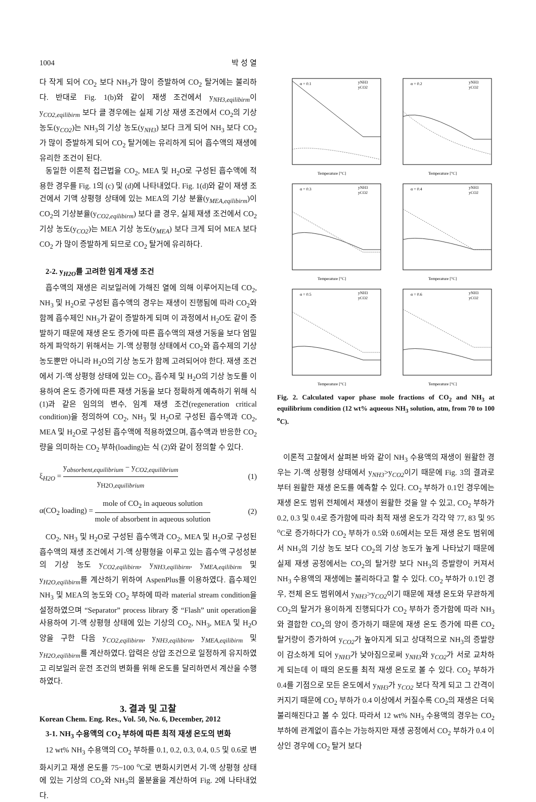1004 박 성 열
다 작게 되어 CO<sub>2</sub> 보다 NH<sub>3</sub>가 많이 증발하여 CO<sub>2</sub> 탈거에는 불리하다. 반대로 Fig. 1(b)와 같이 재생 조건에서 y<sub>NH3,eqilibirm</sub>이 y<sub>CO2,eqilibirm</sub> 보다 클 경우에는 실제 기상 재생 조건에서 CO<sub>2</sub>의 기상 농도(y<sub>CO2</sub>)는 NH<sub>3</sub>의 기상 농도(y<sub>NH3</sub>) 보다 크게 되어 NH<sub>3</sub> 보다 CO<sub>2</sub> 가 많이 증발하게 되어 CO<sub>2</sub> 탈거에는 유리하게 되어 흡수액의 재생에 유리한 조건이 된다.
동일한 이론적 접근법을 CO<sub>2</sub>, MEA 및 H<sub>2</sub>O로 구성된 흡수액에 적용한 경우를 Fig. 1의 (c) 및 (d)에 나타내었다. Fig. 1(d)와 같이 재생 조건에서 기액 상평형 상태에 있는 MEA의 기상 분율(y<sub>MEA,eqilibirm</sub>)이 CO<sub>2</sub>의 기상분율(y<sub>CO2,eqilibirm</sub>) 보다 클 경우, 실제 재생 조건에서 CO<sub>2</sub> 기상 농도(y<sub>CO2</sub>)는 MEA 기상 농도(y<sub>MEA</sub>) 보다 크게 되어 MEA 보다 CO<sub>2</sub> 가 많이 증발하게 되므로 CO<sub>2</sub> 탈거에 유리하다.
2-2. y<sub>H2O</sub>를 고려한 임계 재생 조건
흡수액의 재생은 리보일러에 가해진 열에 의해 이루어지는데 CO<sub>2</sub>, NH<sub>3</sub> 및 H<sub>2</sub>O로 구성된 흡수액의 경우는 재생이 진행됨에 따라 CO<sub>2</sub>와 함께 흡수제인 NH<sub>3</sub>가 같이 증발하게 되며 이 과정에서 H<sub>2</sub>O도 같이 증발하기 때문에 재생 온도 증가에 따른 흡수액의 재생 거동을 보다 엄밀하게 파악하기 위해서는 기-액 상평형 상태에서 CO<sub>2</sub>와 흡수제의 기상 농도뿐만 아니라 H<sub>2</sub>O의 기상 농도가 함께 고려되어야 한다. 재생 조건에서 기-액 상평형 상태에 있는 CO<sub>2</sub>, 흡수제 및 H<sub>2</sub>O의 기상 농도를 이용하여 온도 증가에 따른 재생 거동을 보다 정확하게 예측하기 위해 식 (1)과 같은 임의의 변수, 임계 재생 조건(regeneration critical condition)을 정의하여 CO<sub>2</sub>, NH<sub>3</sub> 및 H<sub>2</sub>O로 구성된 흡수액과 CO<sub>2</sub>, MEA 및 H<sub>2</sub>O로 구성된 흡수액에 적용하였으며, 흡수액과 반응한 CO<sub>2</sub> 량을 의미하는 CO<sub>2</sub> 부하(loading)는 식 (2)와 같이 정의할 수 있다.
ξ<sub>H2O</sub> = y<sub>absorbent,equilibrium</sub> − y<sub>CO2,equilibrium</sub> y<sub>H2O,equilibrium</sub> (1)
α(CO<sub>2</sub> loading) = mole of CO<sub>2</sub> in aqueous solution mole of absorbent in aqueous solution (2)
CO<sub>2</sub>, NH<sub>3</sub> 및 H<sub>2</sub>O로 구성된 흡수액과 CO<sub>2</sub>, MEA 및 H<sub>2</sub>O로 구성된 흡수액의 재생 조건에서 기-액 상평형을 이루고 있는 흡수액 구성성분의 기상 농도 y<sub>CO2,eqilibirm</sub>, y<sub>NH3,eqilibirm</sub>, y<sub>MEA,eqilibirm</sub> 및 y<sub>H2O,eqilibirm</sub>를 계산하기 위하여 AspenPlus를 이용하였다. 흡수제인 NH<sub>3</sub> 및 MEA의 농도와 CO<sub>2</sub> 부하에 따라 material stream condition을 설정하였으며 “Separator” process library 중 “Flash” unit operation을 사용하여 기-액 상평형 상태에 있는 기상의 CO<sub>2</sub>, NH<sub>3</sub>, MEA 및 H<sub>2</sub>O 양을 구한 다음 y<sub>CO2,eqilibirm</sub>, y<sub>NH3,eqilibirm</sub>, y<sub>MEA,eqilibirm</sub> 및 y<sub>H2O,eqilibirm</sub>를 계산하였다. 압력은 상압 조건으로 일정하게 유지하였고 리보일러 운전 조건의 변화를 위해 온도를 달리하면서 계산을 수행하였다.
3. 결과 및 고찰
3-1. NH<sub>3</sub> 수용액의 CO<sub>2</sub> 부하에 따른 최적 재생 온도의 변화
12 wt% NH<sub>3</sub> 수용액의 CO<sub>2</sub> 부하를 0.1, 0.2, 0.3, 0.4, 0.5 및 0.6로 변화시키고 재생 온도를 75~100 <sup>o</sup>C로 변화시키면서 기-액 상평형 상태에 있는 기상의 CO<sub>2</sub>와 NH<sub>3</sub>의 몰분율을 계산하여 Fig. 2에 나타내었다.
α = 0.1
yNH3
yCO2
Temperature [°C]
α = 0.2
yNH3
yCO2
Temperature [°C]
α = 0.3
yNH3
yCO2
Temperature [°C]
α = 0.4
yNH3
yCO2
Temperature [°C]
α = 0.5
yNH3
yCO2
Temperature [°C]
α = 0.6
yNH3
yCO2
Temperature [°C]
Fig. 2. Calculated vapor phase mole fractions of CO<sub>2</sub> and NH<sub>3</sub> at equilibrium condition (12 wt% aqueous NH<sub>3</sub> solution, atm, from 70 to 100 <sup>o</sup>C).
이론적 고찰에서 살펴본 바와 같이 NH<sub>3</sub> 수용액의 재생이 원활한 경우는 기-액 상평형 상태에서 y<sub>NH3</sub>>y<sub>CO2</sub>이기 때문에 Fig. 3의 결과로부터 원활한 재생 온도를 예측할 수 있다. CO<sub>2</sub> 부하가 0.1인 경우에는 재생 온도 범위 전체에서 재생이 원활한 것을 알 수 있고, CO<sub>2</sub> 부하가 0.2, 0.3 및 0.4로 증가함에 따라 최적 재생 온도가 각각 약 77, 83 및 95 <sup>o</sup>C로 증가하다가 CO<sub>2</sub> 부하가 0.5와 0.6에서는 모든 재생 온도 범위에서 NH<sub>3</sub>의 기상 농도 보다 CO<sub>2</sub>의 기상 농도가 높게 나타났기 때문에 실제 재생 공정에서는 CO<sub>2</sub>의 탈거량 보다 NH<sub>3</sub>의 증발량이 커져서 NH<sub>3</sub> 수용액의 재생에는 불리하다고 할 수 있다. CO<sub>2</sub> 부하가 0.1인 경우, 전체 온도 범위에서 y<sub>NH3</sub>>y<sub>CO2</sub>이기 때문에 재생 온도와 무관하게 CO<sub>2</sub>의 탈거가 용이하게 진행되다가 CO<sub>2</sub> 부하가 증가함에 따라 NH<sub>3</sub>와 결합한 CO<sub>2</sub>의 양이 증가하기 때문에 재생 온도 증가에 따른 CO<sub>2</sub> 탈거량이 증가하여 y<sub>CO2</sub>가 높아지게 되고 상대적으로 NH<sub>3</sub>의 증발량이 감소하게 되어 y<sub>NH3</sub>가 낮아짐으로써 y<sub>NH3</sub>와 y<sub>CO2</sub>가 서로 교차하게 되는데 이 때의 온도를 최적 재생 온도로 볼 수 있다. CO<sub>2</sub> 부하가 0.4를 기점으로 모든 온도에서 y<sub>NH3</sub>가 y<sub>CO2</sub> 보다 작게 되고 그 간격이 커지기 때문에 CO<sub>2</sub> 부하가 0.4 이상에서 커질수록 CO<sub>2</sub>의 재생은 더욱 불리해진다고 볼 수 있다. 따라서 12 wt% NH<sub>3</sub> 수용액의 경우는 CO<sub>2</sub> 부하에 관계없이 흡수는 가능하지만 재생 공정에서 CO<sub>2</sub> 부하가 0.4 이상인 경우에 CO<sub>2</sub> 탈거 보다
Korean Chem. Eng. Res., Vol. 50, No. 6, December, 2012